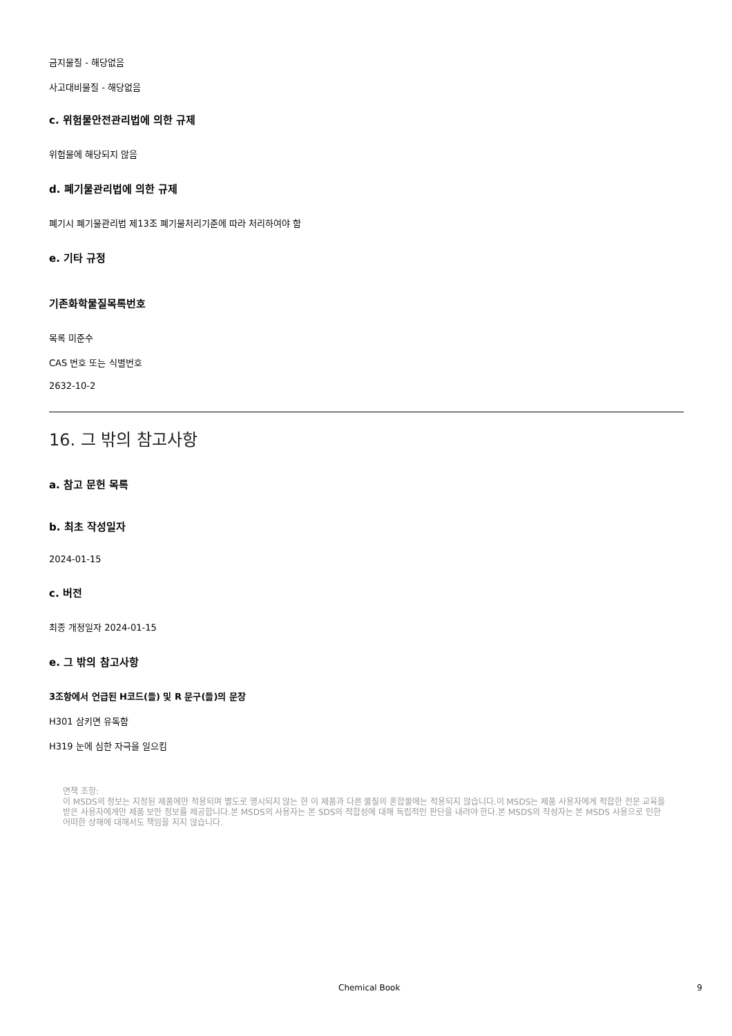금지물질 - 해당없음
사고대비물질 - 해당없음
c. 위험물안전관리법에 의한 규제
위험물에 해당되지 않음
d. 폐기물관리법에 의한 규제
폐기시 폐기물관리법 제13조 폐기물처리기준에 따라 처리하여야 함
e. 기타 규정
기존화학물질목록번호
목록 미준수
CAS 번호 또는 식별번호
2632-10-2
16. 그 밖의 참고사항
a. 참고 문헌 목록
b. 최초 작성일자
2024-01-15
c. 버전
최종 개정일자 2024-01-15
e. 그 밖의 참고사항
3조항에서 언급된 H코드(들) 및 R 문구(들)의 문장
H301 삼키면 유독함
H319 눈에 심한 자극을 일으킴
면책 조항:
이 MSDS의 정보는 지정된 제품에만 적용되며 별도로 명시되지 않는 한 이 제품과 다른 물질의 혼합물에는 적용되지 않습니다.이 MSDS는 제품 사용자에게 적합한 전문 교육을 받은 사용자에게만 제품 보안 정보를 제공합니다.본 MSDS의 사용자는 본 SDS의 적합성에 대해 독립적인 판단을 내려야 한다.본 MSDS의 작성자는 본 MSDS 사용으로 인한 어떠한 상해에 대해서도 책임을 지지 않습니다.
Chemical Book 9